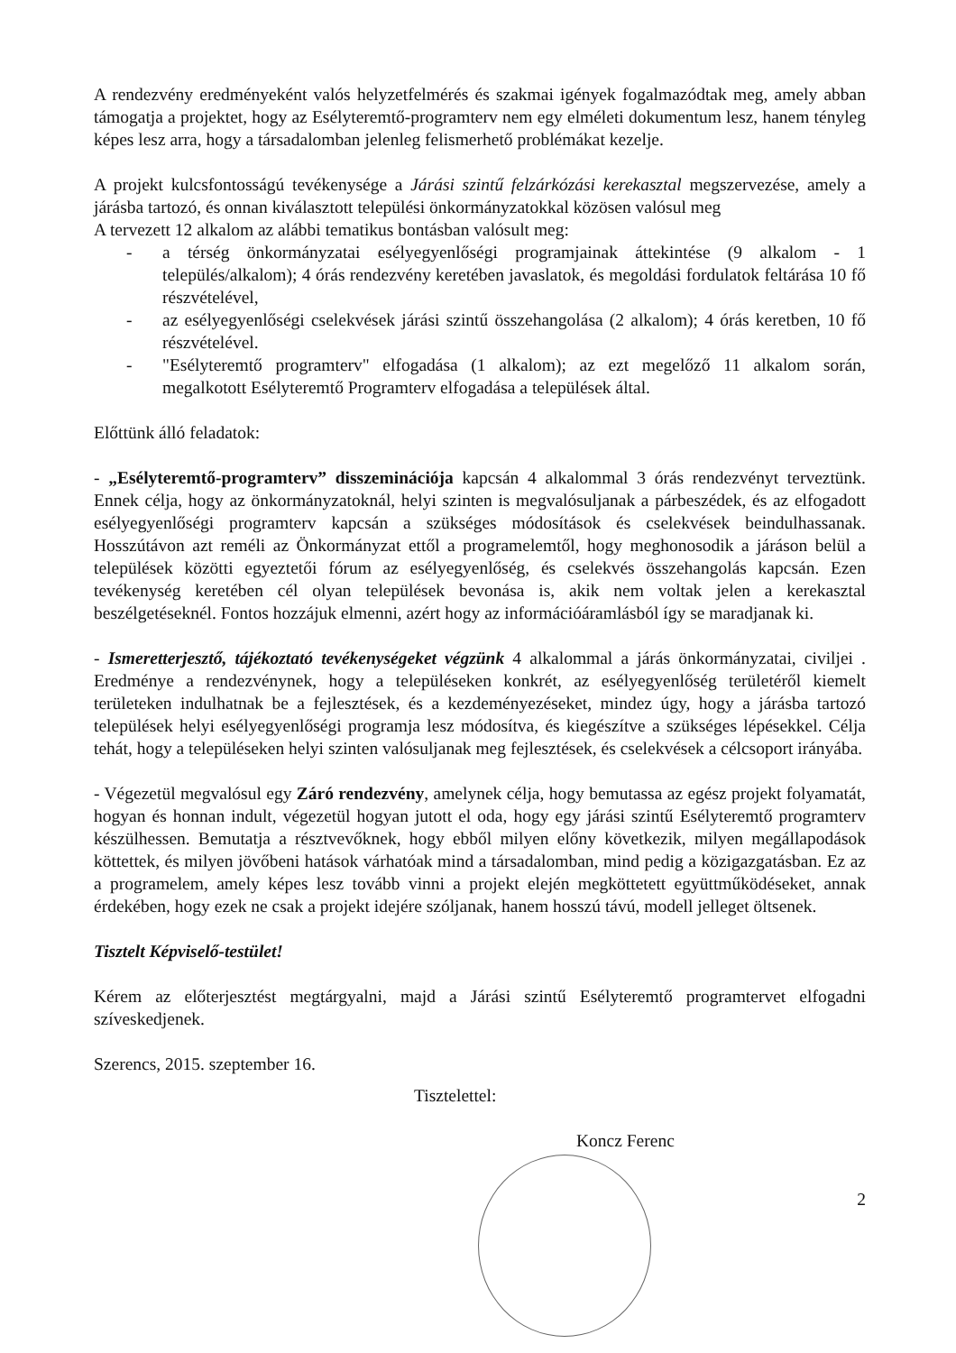A rendezvény eredményeként valós helyzetfelmérés és szakmai igények fogalmazódtak meg, amely abban támogatja a projektet, hogy az Esélyteremtő-programterv nem egy elméleti dokumentum lesz, hanem tényleg képes lesz arra, hogy a társadalomban jelenleg felismerhető problémákat kezelje.
A projekt kulcsfontosságú tevékenysége a Járási szintű felzárkózási kerekasztal megszervezése, amely a járásba tartozó, és onnan kiválasztott települési önkormányzatokkal közösen valósul meg
A tervezett 12 alkalom az alábbi tematikus bontásban valósult meg:
- a térség önkormányzatai esélyegyenlőségi programjainak áttekintése (9 alkalom - 1 település/alkalom); 4 órás rendezvény keretében javaslatok, és megoldási fordulatok feltárása 10 fő részvételével,
- az esélyegyenlőségi cselekvések járási szintű összehangolása (2 alkalom); 4 órás keretben, 10 fő részvételével.
- "Esélyteremtő programterv" elfogadása (1 alkalom); az ezt megelőző 11 alkalom során, megalkotott Esélyteremtő Programterv elfogadása a települések által.
Előttünk álló feladatok:
- „Esélyteremtő-programterv” disszeminációja kapcsán 4 alkalommal 3 órás rendezvényt terveztünk. Ennek célja, hogy az önkormányzatoknál, helyi szinten is megvalósuljanak a párbeszédek, és az elfogadott esélyegyenlőségi programterv kapcsán a szükséges módosítások és cselekvések beindulhassanak. Hosszútávon azt reméli az Önkormányzat ettől a programelemtől, hogy meghonosodik a járáson belül a települések közötti egyeztetői fórum az esélyegyenlőség, és cselekvés összehangolás kapcsán. Ezen tevékenység keretében cél olyan települések bevonása is, akik nem voltak jelen a kerekasztal beszélgetéseknél. Fontos hozzájuk elmenni, azért hogy az információáramlásból így se maradjanak ki.
- Ismeretterjesztő, tájékoztató tevékenységeket végzünk 4 alkalommal a járás önkormányzatai, civiljei . Eredménye a rendezvénynek, hogy a településeken konkrét, az esélyegyenlőség területéről kiemelt területeken indulhatnak be a fejlesztések, és a kezdeményezéseket, mindez úgy, hogy a járásba tartozó települések helyi esélyegyenlőségi programja lesz módosítva, és kiegészítve a szükséges lépésekkel. Célja tehát, hogy a településeken helyi szinten valósuljanak meg fejlesztések, és cselekvések a célcsoport irányába.
- Végezetül megvalósul egy Záró rendezvény, amelynek célja, hogy bemutassa az egész projekt folyamatát, hogyan és honnan indult, végezetül hogyan jutott el oda, hogy egy járási szintű Esélyteremtő programterv készülhessen. Bemutatja a résztvevőknek, hogy ebből milyen előny következik, milyen megállapodások köttettek, és milyen jövőbeni hatások várhatóak mind a társadalomban, mind pedig a közigazgatásban. Ez az a programelem, amely képes lesz tovább vinni a projekt elején megköttetett együttműködéseket, annak érdekében, hogy ezek ne csak a projekt idejére szóljanak, hanem hosszú távú, modell jelleget öltsenek.
Tisztelt Képviselő-testület!
Kérem az előterjesztést megtárgyalni, majd a Járási szintű Esélyteremtő programtervet elfogadni szíveskedjenek.
Szerencs, 2015. szeptember 16.
Tisztelettel:
Koncz Ferenc
2